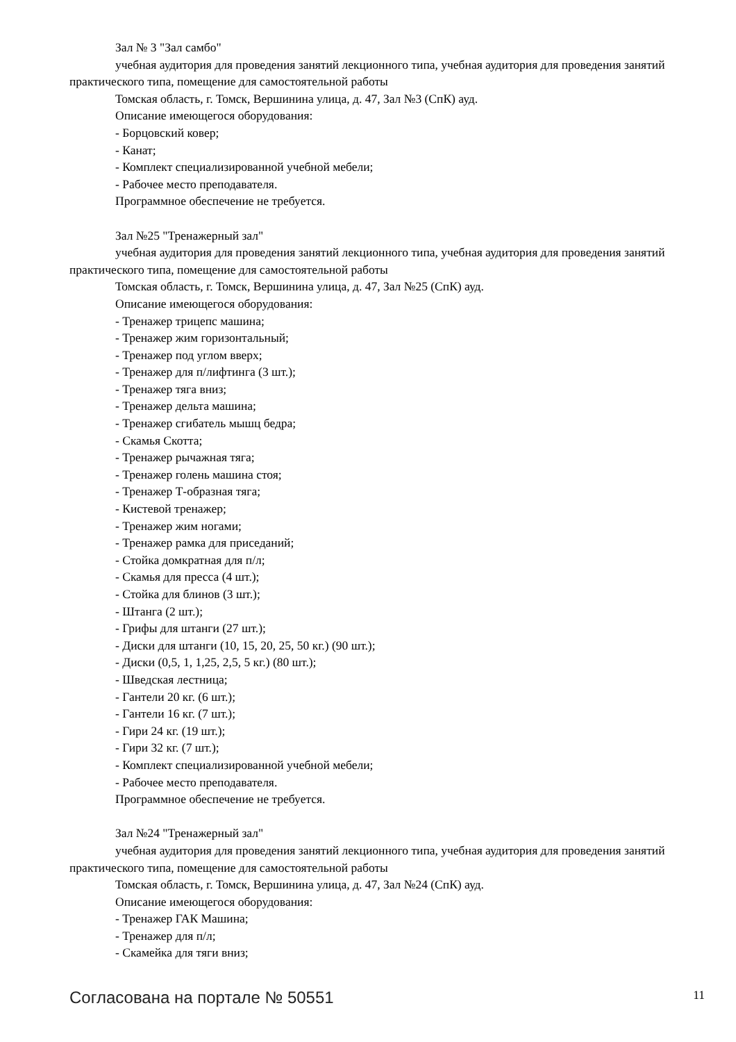Зал № 3 "Зал самбо"
учебная аудитория для проведения занятий лекционного типа, учебная аудитория для проведения занятий практического типа, помещение для самостоятельной работы
Томская область, г. Томск, Вершинина улица, д. 47, Зал №3 (СпК) ауд.
Описание имеющегося оборудования:
- Борцовский ковер;
- Канат;
- Комплект специализированной учебной мебели;
- Рабочее место преподавателя.
Программное обеспечение не требуется.
Зал №25 "Тренажерный зал"
учебная аудитория для проведения занятий лекционного типа, учебная аудитория для проведения занятий практического типа, помещение для самостоятельной работы
Томская область, г. Томск, Вершинина улица, д. 47, Зал №25 (СпК) ауд.
Описание имеющегося оборудования:
- Тренажер трицепс машина;
- Тренажер жим горизонтальный;
- Тренажер под углом вверх;
- Тренажер для п/лифтинга (3 шт.);
- Тренажер тяга вниз;
- Тренажер дельта машина;
- Тренажер сгибатель мышц бедра;
- Скамья Скотта;
- Тренажер рычажная тяга;
- Тренажер голень машина стоя;
- Тренажер Т-образная тяга;
- Кистевой тренажер;
- Тренажер жим ногами;
- Тренажер рамка для приседаний;
- Стойка домкратная для п/л;
- Скамья для пресса (4 шт.);
- Стойка для блинов (3 шт.);
- Штанга (2 шт.);
- Грифы для штанги (27 шт.);
- Диски для штанги (10, 15, 20, 25, 50 кг.) (90 шт.);
- Диски (0,5, 1, 1,25, 2,5, 5 кг.) (80 шт.);
- Шведская лестница;
- Гантели 20 кг. (6 шт.);
- Гантели 16 кг. (7 шт.);
- Гири 24 кг. (19 шт.);
- Гири 32 кг. (7 шт.);
- Комплект специализированной учебной мебели;
- Рабочее место преподавателя.
Программное обеспечение не требуется.
Зал №24 "Тренажерный зал"
учебная аудитория для проведения занятий лекционного типа, учебная аудитория для проведения занятий практического типа, помещение для самостоятельной работы
Томская область, г. Томск, Вершинина улица, д. 47, Зал №24 (СпК) ауд.
Описание имеющегося оборудования:
- Тренажер ГАК Машина;
- Тренажер для п/л;
- Скамейка для тяги вниз;
Согласована на портале № 50551 11